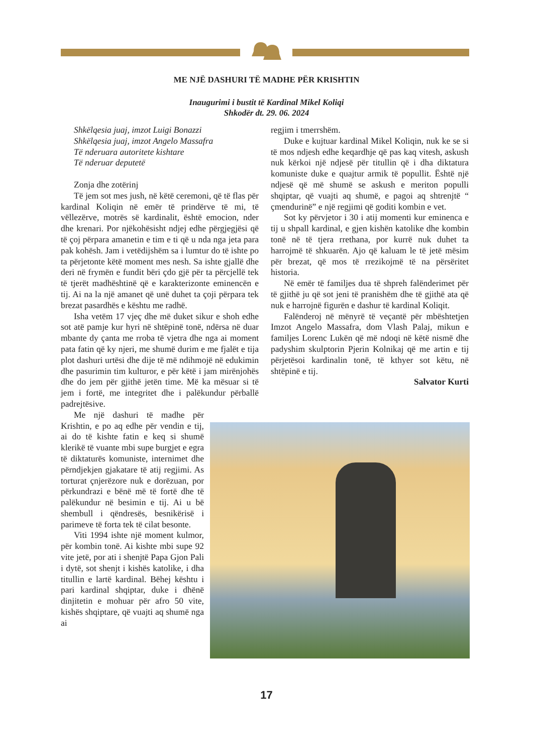ME NJË DASHURI TË MADHE PËR KRISHTIN
Inaugurimi i bustit të Kardinal Mikel Koliqi
Shkodër dt. 29. 06. 2024
Shkëlqesia juaj, imzot Luigi Bonazzi
Shkëlqesia juaj, imzot Angelo Massafra
Të nderuara autoritete kishtare
Të nderuar deputetë
Zonja dhe zotërinj
Të jem sot mes jush, në këtë ceremoni, që të flas për kardinal Koliqin në emër të prindërve të mi, të vëllezërve, motrës së kardinalit, është emocion, nder dhe krenari. Por njëkohësisht ndjej edhe përgjegjësi që të çoj përpara amanetin e tim e ti që u nda nga jeta para pak kohësh. Jam i vetëdijshëm sa i lumtur do të ishte po ta përjetonte këtë moment mes nesh. Sa ishte gjallë dhe deri në frymën e fundit bëri çdo gjë për ta përcjellë tek të tjerët madhështinë që e karakterizonte eminencën e tij. Ai na la një amanet që unë duhet ta çoji përpara tek brezat pasardhës e kështu me radhë.
Isha vetëm 17 vjeç dhe më duket sikur e shoh edhe sot atë pamje kur hyri në shtëpinë tonë, ndërsa në duar mbante dy çanta me rroba të vjetra dhe nga ai moment pata fatin që ky njeri, me shumë durim e me fjalët e tija plot dashuri urtësi dhe dije të më ndihmojë në edukimin dhe pasurimin tim kulturor, e për këtë i jam mirënjohës dhe do jem për gjithë jetën time. Më ka mësuar si të jem i fortë, me integritet dhe i palëkundur përballë padrejtësive.
Me një dashuri të madhe për Krishtin, e po aq edhe për vendin e tij, ai do të kishte fatin e keq si shumë klerikë të vuante mbi supe burgjet e egra të diktaturës komuniste, internimet dhe përndjekjen gjakatare të atij regjimi. As torturat çnjerëzore nuk e dorëzuan, por përkundrazi e bënë më të fortë dhe të palëkundur në besimin e tij. Ai u bë shembull i qëndresës, besnikërisë i parimeve të forta tek të cilat besonte.
Viti 1994 ishte një moment kulmor, për kombin tonë. Ai kishte mbi supe 92 vite jetë, por ati i shenjtë Papa Gjon Pali i dytë, sot shenjt i kishës katolike, i dha titullin e lartë kardinal. Bëhej kështu i pari kardinal shqiptar, duke i dhënë dinjitetin e mohuar për afro 50 vite, kishës shqiptare, që vuajti aq shumë nga ai
regjim i tmerrshëm.
Duke e kujtuar kardinal Mikel Koliqin, nuk ke se si të mos ndjesh edhe keqardhje që pas kaq vitesh, askush nuk kërkoi një ndjesë për titullin që i dha diktatura komuniste duke e quajtur armik të popullit. Është një ndjesë që më shumë se askush e meriton populli shqiptar, që vuajti aq shumë, e pagoi aq shtrenjtë “ çmendurinë” e një regjimi që goditi kombin e vet.
Sot ky përvjetor i 30 i atij momenti kur eminenca e tij u shpall kardinal, e gjen kishën katolike dhe kombin tonë në të tjera rrethana, por kurrë nuk duhet ta harrojmë të shkuarën. Ajo që kaluam le të jetë mësim për brezat, që mos të rrezikojmë të na përsëritet historia.
Në emër të familjes dua të shpreh falënderimet për të gjithë ju që sot jeni të pranishëm dhe të gjithë ata që nuk e harrojnë figurën e dashur të kardinal Koliqit.
Falënderoj në mënyrë të veçantë për mbështetjen Imzot Angelo Massafra, dom Vlash Palaj, mikun e familjes Lorenc Lukën që më ndoqi në këtë nismë dhe padyshim skulptorin Pjerin Kolnikaj që me artin e tij përjetësoi kardinalin tonë, të kthyer sot këtu, në shtëpinë e tij.
Salvator Kurti
17